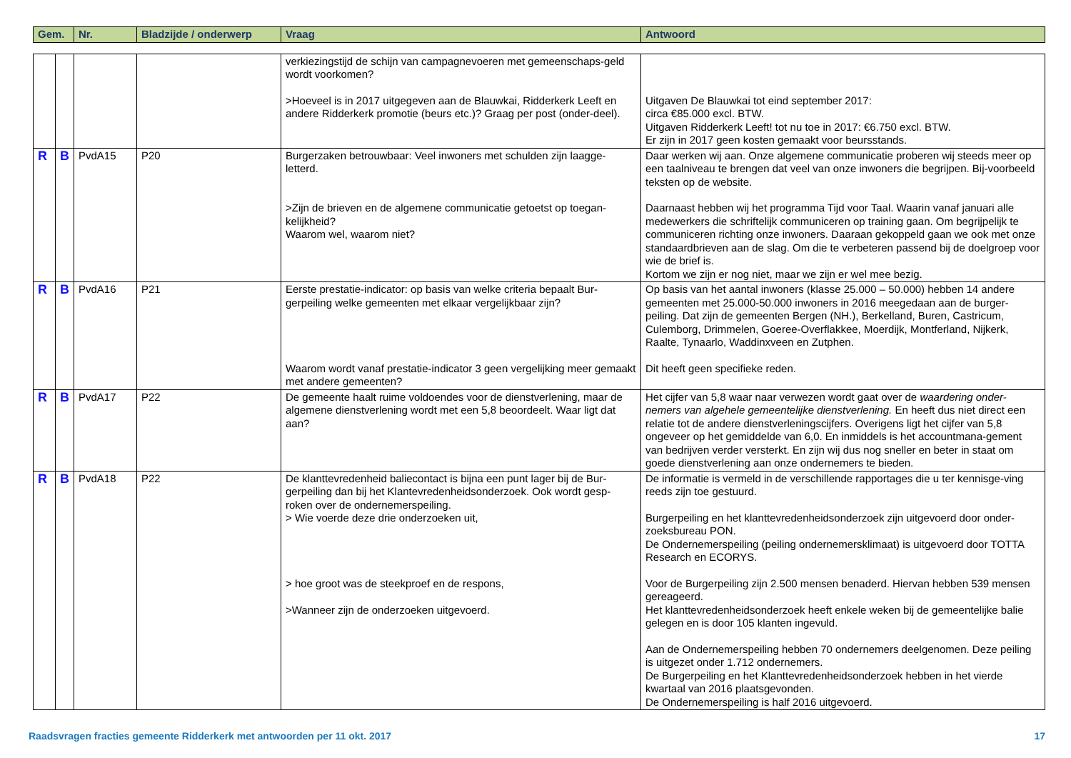| Gem. | Nr. | Bladzijde / onderwerp | Vraag | Antwoord |
| --- | --- | --- | --- | --- |
| | | | | verkiezingstijd de schijn van campagnevoeren met gemeenschaps-geld wordt voorkomen? >Hoeveel is in 2017 uitgegeven aan de Blauwkai, Ridderkerk Leeft en andere Ridderkerk promotie (beurs etc.)? Graag per post (onder-deel). | Uitgaven De Blauwkai tot eind september 2017: circa €85.000 excl. BTW. Uitgaven Ridderkerk Leeft! tot nu toe in 2017: €6.750 excl. BTW. Er zijn in 2017 geen kosten gemaakt voor beursstands. |
| R | B | PvdA15 | P20 | Burgerzaken betrouwbaar: Veel inwoners met schulden zijn laagge-letterd. >Zijn de brieven en de algemene communicatie getoetst op toegan-kelijkheid? Waarom wel, waarom niet? | Daar werken wij aan. Onze algemene communicatie proberen wij steeds meer op een taalniveau te brengen dat veel van onze inwoners die begrijpen. Bij-voorbeeld teksten op de website. Daarnaast hebben wij het programma Tijd voor Taal. Waarin vanaf januari alle medewerkers die schriftelijk communiceren op training gaan. Om begrijpelijk te communiceren richting onze inwoners. Daaraan gekoppeld gaan we ook met onze standaardbrieven aan de slag. Om die te verbeteren passend bij de doelgroep voor wie de brief is. Kortom we zijn er nog niet, maar we zijn er wel mee bezig. |
| R | B | PvdA16 | P21 | Eerste prestatie-indicator: op basis van welke criteria bepaalt Bur-gerpeiling welke gemeenten met elkaar vergelijkbaar zijn? Waarom wordt vanaf prestatie-indicator 3 geen vergelijking meer gemaakt met andere gemeenten? | Op basis van het aantal inwoners (klasse 25.000 – 50.000) hebben 14 andere gemeenten met 25.000-50.000 inwoners in 2016 meegedaan aan de burger-peiling. Dat zijn de gemeenten Bergen (NH.), Berkelland, Buren, Castricum, Culemborg, Drimmelen, Goeree-Overflakkee, Moerdijk, Montferland, Nijkerk, Raalte, Tynaarlo, Waddinxveen en Zutphen. Dit heeft geen specifieke reden. |
| R | B | PvdA17 | P22 | De gemeente haalt ruime voldoendes voor de dienstverlening, maar de algemene dienstverlening wordt met een 5,8 beoordeelt. Waar ligt dat aan? | Het cijfer van 5,8 waar naar verwezen wordt gaat over de waardering onder-nemers van algehele gemeentelijke dienstverlening. En heeft dus niet direct een relatie tot de andere dienstverleningscijfers. Overigens ligt het cijfer van 5,8 ongeveer op het gemiddelde van 6,0. En inmiddels is het accountmana-gement van bedrijven verder versterkt. En zijn wij dus nog sneller en beter in staat om goede dienstverlening aan onze ondernemers te bieden. |
| R | B | PvdA18 | P22 | De klanttevredenheid baliecontact is bijna een punt lager bij de Bur-gerpeiling dan bij het Klantevredenheidsonderzoek. Ook wordt gesp-roken over de ondernemerspeiling. > Wie voerde deze drie onderzoeken uit, > hoe groot was de steekproef en de respons, >Wanneer zijn de onderzoeken uitgevoerd. | De informatie is vermeld in de verschillende rapportages die u ter kennisge-ving reeds zijn toe gestuurd. Burgerpeiling en het klanttevredenheidsonderzoek zijn uitgevoerd door onder-zoeksbureau PON. De Ondernemerspeiling (peiling ondernemersklimaat) is uitgevoerd door TOTTA Research en ECORYS. Voor de Burgerpeiling zijn 2.500 mensen benaderd. Hiervan hebben 539 mensen gereageerd. Het klanttevredenheidsonderzoek heeft enkele weken bij de gemeentelijke balie gelegen en is door 105 klanten ingevuld. Aan de Ondernemerspeiling hebben 70 ondernemers deelgenomen. Deze peiling is uitgezet onder 1.712 ondernemers. De Burgerpeiling en het Klanttevredenheidsonderzoek hebben in het vierde kwartaal van 2016 plaatsgevonden. De Ondernemerspeiling is half 2016 uitgevoerd. |
Raadsvragen fracties gemeente Ridderkerk met antwoorden per 11 okt. 2017 17